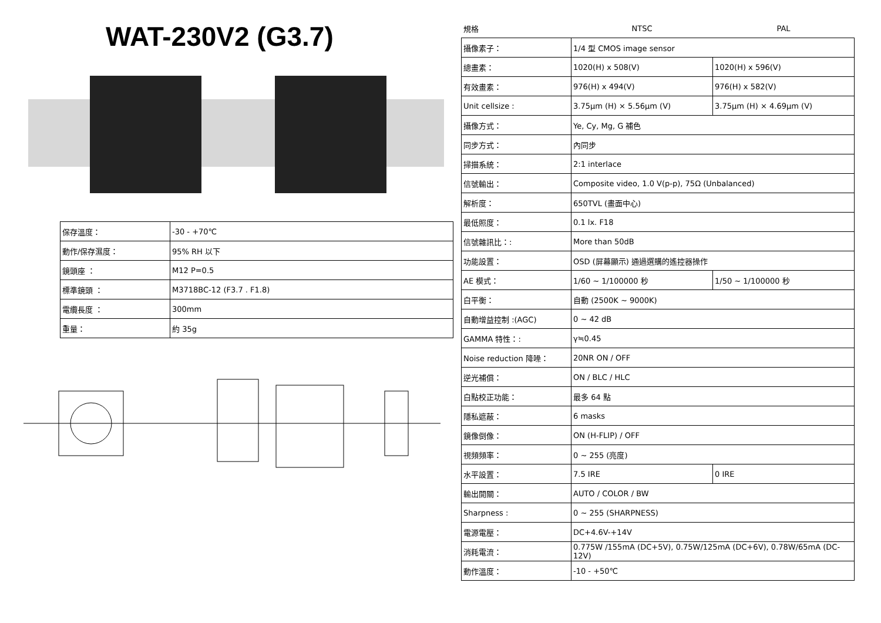WAT-230V2 (G3.7)
| 保存溫度： | -30 - +70℃ |
| 動作/保存濕度： | 95% RH 以下 |
| 鏡頭座 ： | M12 P=0.5 |
| 標準鏡頭 ： | M3718BC-12 (F3.7 . F1.8) |
| 電纜長度 ： | 300mm |
| 重量： | 約 35g |
| 規格 | NTSC | PAL |
| 攝像素子： | 1/4 型 CMOS image sensor | |
| 總畫素： | 1020(H) x 508(V) | 1020(H) x 596(V) |
| 有效畫素： | 976(H) x 494(V) | 976(H) x 582(V) |
| Unit cellsize : | 3.75μm (H) × 5.56μm (V) | 3.75μm (H) × 4.69μm (V) |
| 攝像方式： | Ye, Cy, Mg, G 補色 | |
| 同步方式： | 內同步 | |
| 掃描系統： | 2:1 interlace | |
| 信號輸出： | Composite video, 1.0 V(p-p), 75Ω (Unbalanced) | |
| 解析度： | 650TVL (畫面中心) | |
| 最低照度： | 0.1 lx. F18 | |
| 信號雜訊比：: | More than 50dB | |
| 功能設置： | OSD (屏幕顯示) 通過選購的遙控器操作 | |
| AE 模式： | 1/60 ~ 1/100000 秒 | 1/50 ~ 1/100000 秒 |
| 白平衡： | 自動 (2500K ~ 9000K) | |
| 自動增益控制 :(AGC) | 0 ~ 42 dB | |
| GAMMA 特性：: | γ≒0.45 | |
| Noise reduction 降噪： | 20NR ON / OFF | |
| 逆光補償： | ON / BLC / HLC | |
| 白點校正功能： | 最多 64 點 | |
| 隱私遮蔽： | 6 masks | |
| 鏡像倒像： | ON (H-FLIP) / OFF | |
| 視頻頻率： | 0 ~ 255 (亮度) | |
| 水平設置： | 7.5 IRE | 0 IRE |
| 輸出開關： | AUTO / COLOR / BW | |
| Sharpness : | 0 ~ 255 (SHARPNESS) | |
| 電源電壓： | DC+4.6V-+14V | |
| 消耗電流： | 0.775W /155mA (DC+5V), 0.75W/125mA (DC+6V), 0.78W/65mA (DC-12V) | |
| 動作溫度： | -10 - +50℃ | |